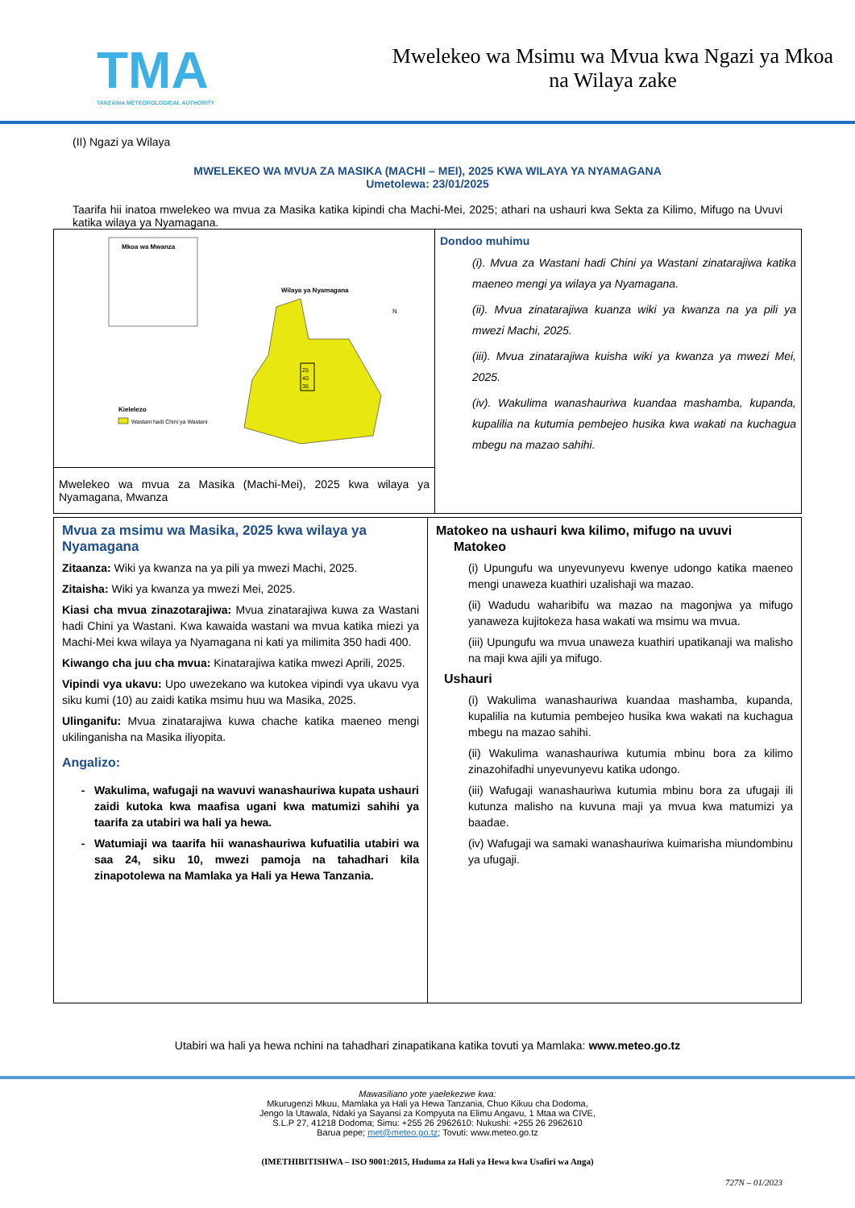TMA
TANZANIA METEOROLOGICAL AUTHORITY
Mwelekeo wa Msimu wa Mvua kwa Ngazi ya Mkoa
na Wilaya zake
(II) Ngazi ya Wilaya
MWELEKEO WA MVUA ZA MASIKA (MACHI – MEI), 2025 KWA WILAYA YA NYAMAGANA
Umetolewa: 23/01/2025
Taarifa hii inatoa mwelekeo wa mvua za Masika katika kipindi cha Machi-Mei, 2025; athari na ushauri kwa Sekta za Kilimo, Mifugo na Uvuvi katika wilaya ya Nyamagana.
| Mkoa wa Mwanza Wilaya ya Nyamagana N 25 40 35 Kielelezo Wastani hadi Chini ya Wastani | Dondoo muhimu (i). Mvua za Wastani hadi Chini ya Wastani zinatarajiwa katika maeneo mengi ya wilaya ya Nyamagana. (ii). Mvua zinatarajiwa kuanza wiki ya kwanza na ya pili ya mwezi Machi, 2025. (iii). Mvua zinatarajiwa kuisha wiki ya kwanza ya mwezi Mei, 2025. (iv). Wakulima wanashauriwa kuandaa mashamba, kupanda, kupalilia na kutumia pembejeo husika kwa wakati na kuchagua mbegu na mazao sahihi. |
| Mwelekeo wa mvua za Masika (Machi-Mei), 2025 kwa wilaya ya Nyamagana, Mwanza | |
| Mvua za msimu wa Masika, 2025 kwa wilaya ya Nyamagana Zitaanza: Wiki ya kwanza na ya pili ya mwezi Machi, 2025. Zitaisha: Wiki ya kwanza ya mwezi Mei, 2025. Kiasi cha mvua zinazotarajiwa: Mvua zinatarajiwa kuwa za Wastani hadi Chini ya Wastani. Kwa kawaida wastani wa mvua katika miezi ya Machi-Mei kwa wilaya ya Nyamagana ni kati ya milimita 350 hadi 400. Kiwango cha juu cha mvua: Kinatarajiwa katika mwezi Aprili, 2025. Vipindi vya ukavu: Upo uwezekano wa kutokea vipindi vya ukavu vya siku kumi (10) au zaidi katika msimu huu wa Masika, 2025. Ulinganifu: Mvua zinatarajiwa kuwa chache katika maeneo mengi ukilinganisha na Masika iliyopita. Angalizo: Wakulima, wafugaji na wavuvi wanashauriwa kupata ushauri zaidi kutoka kwa maafisa ugani kwa matumizi sahihi ya taarifa za utabiri wa hali ya hewa. Watumiaji wa taarifa hii wanashauriwa kufuatilia utabiri wa saa 24, siku 10, mwezi pamoja na tahadhari kila zinapotolewa na Mamlaka ya Hali ya Hewa Tanzania. | Matokeo na ushauri kwa kilimo, mifugo na uvuvi Matokeo (i) Upungufu wa unyevunyevu kwenye udongo katika maeneo mengi unaweza kuathiri uzalishaji wa mazao. (ii) Wadudu waharibifu wa mazao na magonjwa ya mifugo yanaweza kujitokeza hasa wakati wa msimu wa mvua. (iii) Upungufu wa mvua unaweza kuathiri upatikanaji wa malisho na maji kwa ajili ya mifugo. Ushauri (i) Wakulima wanashauriwa kuandaa mashamba, kupanda, kupalilia na kutumia pembejeo husika kwa wakati na kuchagua mbegu na mazao sahihi. (ii) Wakulima wanashauriwa kutumia mbinu bora za kilimo zinazohifadhi unyevunyevu katika udongo. (iii) Wafugaji wanashauriwa kutumia mbinu bora za ufugaji ili kutunza malisho na kuvuna maji ya mvua kwa matumizi ya baadae. (iv) Wafugaji wa samaki wanashauriwa kuimarisha miundombinu ya ufugaji. |
Utabiri wa hali ya hewa nchini na tahadhari zinapatikana katika tovuti ya Mamlaka: www.meteo.go.tz
Mawasiliano yote yaelekezwe kwa:
Mkurugenzi Mkuu, Mamlaka ya Hali ya Hewa Tanzania, Chuo Kikuu cha Dodoma,
Jengo la Utawala, Ndaki ya Sayansi za Kompyuta na Elimu Angavu, 1 Mtaa wa CIVE,
S.L.P 27, 41218 Dodoma; Simu: +255 26 2962610: Nukushi: +255 26 2962610
Barua pepe; met@meteo.go.tz; Tovuti: www.meteo.go.tz
(IMETHIBITISHWA – ISO 9001:2015, Huduma za Hali ya Hewa kwa Usafiri wa Anga)
727N – 01/2023